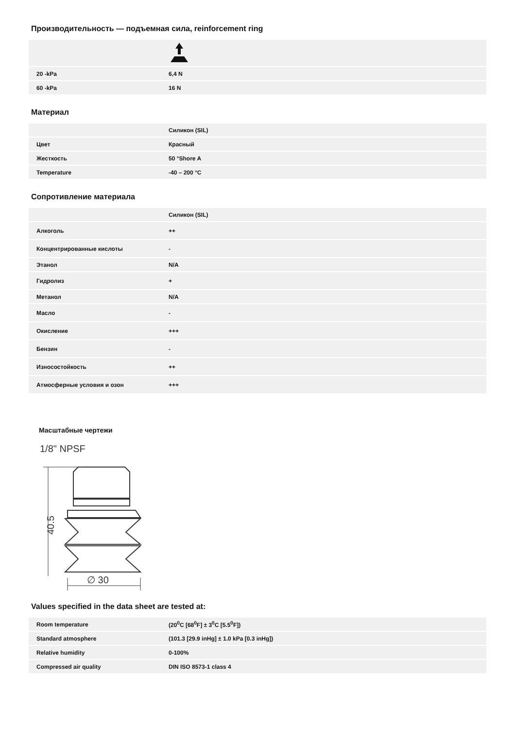Производительность — подъемная сила, reinforcement ring
| 20 -kPa | 6,4 N |
| 60 -kPa | 16 N |
Материал
| | Силикон (SIL) |
| Цвет | Красный |
| Жесткость | 50 °Shore A |
| Temperature | -40 – 200 °C |
Сопротивление материала
| | Силикон (SIL) |
| Алкоголь | ++ |
| Концентрированные кислоты | - |
| Этанол | N/A |
| Гидролиз | + |
| Метанол | N/A |
| Масло | - |
| Окисление | +++ |
| Бензин | - |
| Износостойкость | ++ |
| Атмосферные условия и озон | +++ |
Масштабные чертежи
1/8" NPSF
40.5
∅ 30
Values specified in the data sheet are tested at:
| Room temperature | (20<sup>0</sup>C [68<sup>0</sup>F] ± 3<sup>0</sup>C [5.5<sup>0</sup>F]) |
| Standard atmosphere | (101.3 [29.9 inHg] ± 1.0 kPa [0.3 inHg]) |
| Relative humidity | 0-100% |
| Compressed air quality | DIN ISO 8573-1 class 4 |